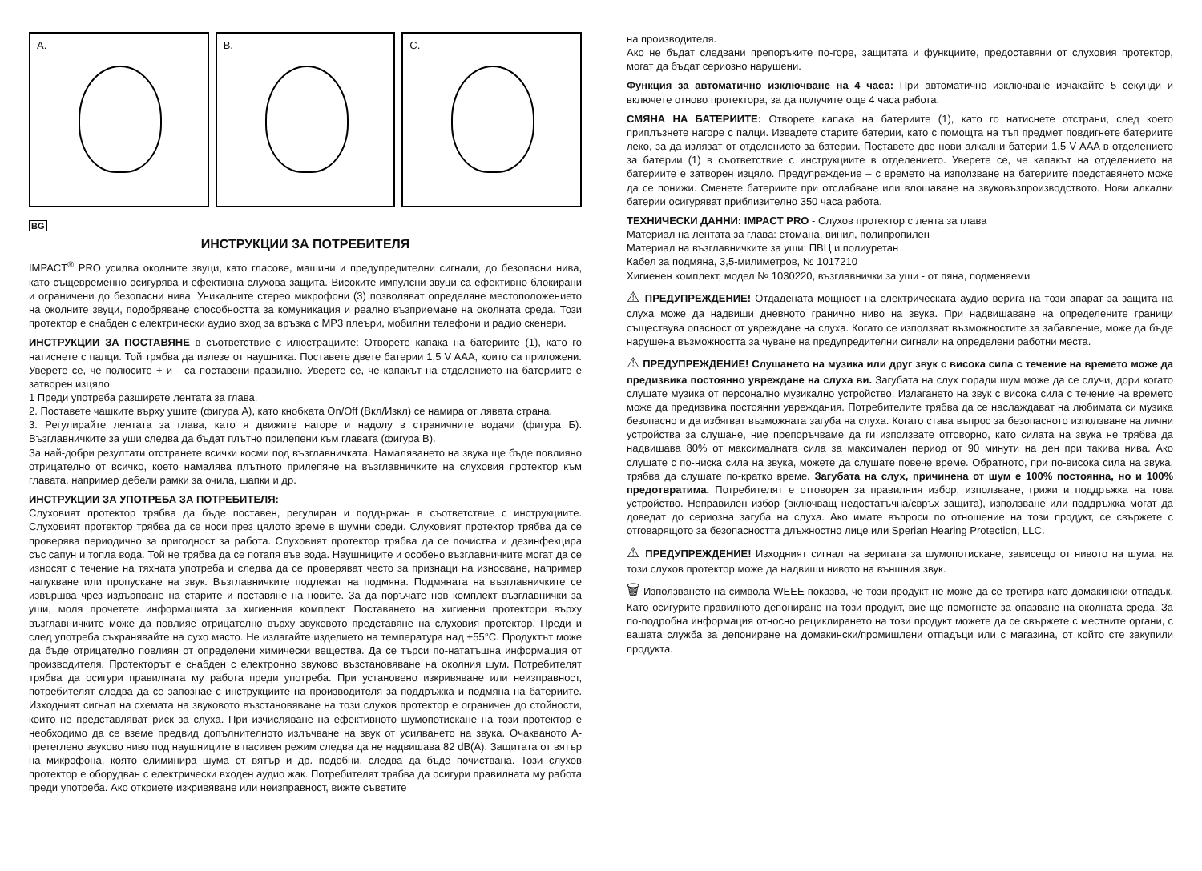A.
B.
C.
BG
ИНСТРУКЦИИ ЗА ПОТРЕБИТЕЛЯ
IMPACT<sup>®</sup> PRO усилва околните звуци, като гласове, машини и предупредителни сигнали, до безопасни нива, като същевременно осигурява и ефективна слухова защита. Високите импулсни звуци са ефективно блокирани и ограничени до безопасни нива. Уникалните стерео микрофони (3) позволяват определяне местоположението на околните звуци, подобряване способността за комуникация и реално възприемане на околната среда. Този протектор е снабден с електрически аудио вход за връзка с MP3 плеъри, мобилни телефони и радио скенери.
ИНСТРУКЦИИ ЗА ПОСТАВЯНЕ в съответствие с илюстрациите: Отворете капака на батериите (1), като го натиснете с палци. Той трябва да излезе от наушника. Поставете двете батерии 1,5 V AAA, които са приложени. Уверете се, че полюсите + и - са поставени правилно. Уверете се, че капакът на отделението на батериите е затворен изцяло.
1 Преди употреба разширете лентата за глава.
2. Поставете чашките върху ушите (фигура А), като кнобката On/Off (Вкл/Изкл) се намира от лявата страна.
3. Регулирайте лентата за глава, като я движите нагоре и надолу в страничните водачи (фигура Б). Възглавничките за уши следва да бъдат плътно прилепени към главата (фигура В).
За най-добри резултати отстранете всички косми под възглавничката. Намаляването на звука ще бъде повлияно отрицателно от всичко, което намалява плътното прилепяне на възглавничките на слуховия протектор към главата, например дебели рамки за очила, шапки и др.
ИНСТРУКЦИИ ЗА УПОТРЕБА ЗА ПОТРЕБИТЕЛЯ:
Слуховият протектор трябва да бъде поставен, регулиран и поддържан в съответствие с инструкциите. Слуховият протектор трябва да се носи през цялото време в шумни среди. Слуховият протектор трябва да се проверява периодично за пригодност за работа. Слуховият протектор трябва да се почиства и дезинфекцира със сапун и топла вода. Той не трябва да се потапя във вода. Наушниците и особено възглавничките могат да се износят с течение на тяхната употреба и следва да се проверяват често за признаци на износване, например напукване или пропускане на звук. Възглавничките подлежат на подмяна. Подмяната на възглавничките се извършва чрез издърпване на старите и поставяне на новите. За да поръчате нов комплект възглавнички за уши, моля прочетете информацията за хигиенния комплект. Поставянето на хигиенни протектори върху възглавничките може да повлияе отрицателно върху звуковото представяне на слуховия протектор. Преди и след употреба съхранявайте на сухо място. Не излагайте изделието на температура над +55°C. Продуктът може да бъде отрицателно повлиян от определени химически вещества. Да се търси по-нататъшна информация от производителя. Протекторът е снабден с електронно звуково възстановяване на околния шум. Потребителят трябва да осигури правилната му работа преди употреба. При установено изкривяване или неизправност, потребителят следва да се запознае с инструкциите на производителя за поддръжка и подмяна на батериите. Изходният сигнал на схемата на звуковото възстановяване на този слухов протектор е ограничен до стойности, които не представляват риск за слуха. При изчисляване на ефективното шумопотискане на този протектор е необходимо да се вземе предвид допълнителното излъчване на звук от усилването на звука. Очакваното А- претеглено звуково ниво под наушниците в пасивен режим следва да не надвишава 82 dB(A). Защитата от вятър на микрофона, която елиминира шума от вятър и др. подобни, следва да бъде почиствана. Този слухов протектор е оборудван с електрически входен аудио жак. Потребителят трябва да осигури правилната му работа преди употреба. Ако откриете изкривяване или неизправност, вижте съветите
на производителя.
Ако не бъдат следвани препоръките по-горе, защитата и функциите, предоставяни от слуховия протектор, могат да бъдат сериозно нарушени.
Функция за автоматично изключване на 4 часа: При автоматично изключване изчакайте 5 секунди и включете отново протектора, за да получите още 4 часа работа.
СМЯНА НА БАТЕРИИТЕ: Отворете капака на батериите (1), като го натиснете отстрани, след което приплъзнете нагоре с палци. Извадете старите батерии, като с помощта на тъп предмет повдигнете батериите леко, за да излязат от отделението за батерии. Поставете две нови алкални батерии 1,5 V AAA в отделението за батерии (1) в съответствие с инструкциите в отделението. Уверете се, че капакът на отделението на батериите е затворен изцяло. Предупреждение – с времето на използване на батериите представянето може да се понижи. Сменете батериите при отслабване или влошаване на звуковъзпроизводството. Нови алкални батерии осигуряват приблизително 350 часа работа.
ТЕХНИЧЕСКИ ДАННИ: IMPACT PRO - Слухов протектор с лента за глава
Материал на лентата за глава: стомана, винил, полипропилен
Материал на възглавничките за уши: ПВЦ и полиуретан
Кабел за подмяна, 3,5-милиметров, № 1017210
Хигиенен комплект, модел № 1030220, възглавнички за уши - от пяна, подменяеми
⚠ ПРЕДУПРЕЖДЕНИЕ! Отдадената мощност на електрическата аудио верига на този апарат за защита на слуха може да надвиши дневното гранично ниво на звука. При надвишаване на определените граници съществува опасност от увреждане на слуха. Когато се използват възможностите за забавление, може да бъде нарушена възможността за чуване на предупредителни сигнали на определени работни места.
⚠ ПРЕДУПРЕЖДЕНИЕ! Слушането на музика или друг звук с висока сила с течение на времето може да предизвика постоянно увреждане на слуха ви. Загубата на слух поради шум може да се случи, дори когато слушате музика от персонално музикално устройство. Излагането на звук с висока сила с течение на времето може да предизвика постоянни увреждания. Потребителите трябва да се наслаждават на любимата си музика безопасно и да избягват възможната загуба на слуха. Когато става въпрос за безопасното използване на лични устройства за слушане, ние препоръчваме да ги използвате отговорно, като силата на звука не трябва да надвишава 80% от максималната сила за максимален период от 90 минути на ден при такива нива. Ако слушате с по-ниска сила на звука, можете да слушате повече време. Обратното, при по-висока сила на звука, трябва да слушате по-кратко време. Загубата на слух, причинена от шум е 100% постоянна, но и 100% предотвратима. Потребителят е отговорен за правилния избор, използване, грижи и поддръжка на това устройство. Неправилен избор (включващ недостатъчна/свръх защита), използване или поддръжка могат да доведат до сериозна загуба на слуха. Ако имате въпроси по отношение на този продукт, се свържете с отговарящото за безопасността длъжностно лице или Sperian Hearing Protection, LLC.
⚠ ПРЕДУПРЕЖДЕНИЕ! Изходният сигнал на веригата за шумопотискане, зависещо от нивото на шума, на този слухов протектор може да надвиши нивото на външния звук.
🗑 Използването на символа WEEE показва, че този продукт не може да се третира като домакински отпадък. Като осигурите правилното депониране на този продукт, вие ще помогнете за опазване на околната среда. За по-подробна информация относно рециклирането на този продукт можете да се свържете с местните органи, с вашата служба за депониране на домакински/промишлени отпадъци или с магазина, от който сте закупили продукта.